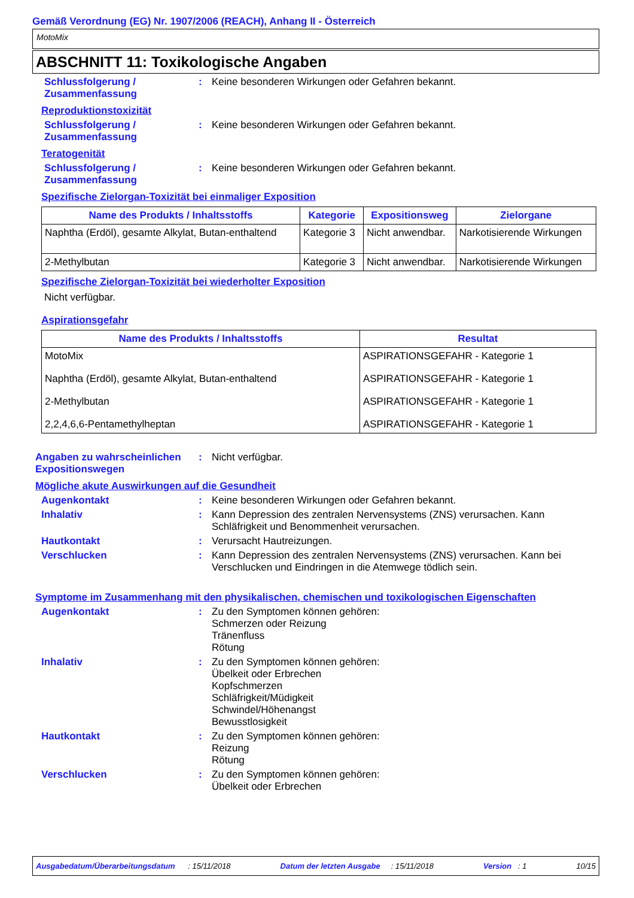Gemäß Verordnung (EG) Nr. 1907/2006 (REACH), Anhang II - Österreich
MotoMix
ABSCHNITT 11: Toxikologische Angaben
Schlussfolgerung / Zusammenfassung
: Keine besonderen Wirkungen oder Gefahren bekannt.
Reproduktionstoxizität
Schlussfolgerung / Zusammenfassung
: Keine besonderen Wirkungen oder Gefahren bekannt.
Teratogenität
Schlussfolgerung / Zusammenfassung
: Keine besonderen Wirkungen oder Gefahren bekannt.
Spezifische Zielorgan-Toxizität bei einmaliger Exposition
| Name des Produkts / Inhaltsstoffs | Kategorie | Expositionsweg | Zielorgane |
| --- | --- | --- | --- |
| Naphtha (Erdöl), gesamte Alkylat, Butan-enthaltend | Kategorie 3 | Nicht anwendbar. | Narkotisierende Wirkungen |
| 2-Methylbutan | Kategorie 3 | Nicht anwendbar. | Narkotisierende Wirkungen |
Spezifische Zielorgan-Toxizität bei wiederholter Exposition
Nicht verfügbar.
Aspirationsgefahr
| Name des Produkts / Inhaltsstoffs | Resultat |
| --- | --- |
| MotoMix | ASPIRATIONSGEFAHR - Kategorie 1 |
| Naphtha (Erdöl), gesamte Alkylat, Butan-enthaltend | ASPIRATIONSGEFAHR - Kategorie 1 |
| 2-Methylbutan | ASPIRATIONSGEFAHR - Kategorie 1 |
| 2,2,4,6,6-Pentamethylheptan | ASPIRATIONSGEFAHR - Kategorie 1 |
Angaben zu wahrscheinlichen Expositionswegen
: Nicht verfügbar.
Mögliche akute Auswirkungen auf die Gesundheit
Augenkontakt : Keine besonderen Wirkungen oder Gefahren bekannt.
Inhalativ : Kann Depression des zentralen Nervensystems (ZNS) verursachen. Kann Schläfrigkeit und Benommenheit verursachen.
Hautkontakt : Verursacht Hautreizungen.
Verschlucken : Kann Depression des zentralen Nervensystems (ZNS) verursachen. Kann bei Verschlucken und Eindringen in die Atemwege tödlich sein.
Symptome im Zusammenhang mit den physikalischen, chemischen und toxikologischen Eigenschaften
Augenkontakt : Zu den Symptomen können gehören:
Schmerzen oder Reizung
Tränenfluss
Rötung
Inhalativ : Zu den Symptomen können gehören:
Übelkeit oder Erbrechen
Kopfschmerzen
Schläfrigkeit/Müdigkeit
Schwindel/Höhenangst
Bewusstlosigkeit
Hautkontakt : Zu den Symptomen können gehören:
Reizung
Rötung
Verschlucken : Zu den Symptomen können gehören:
Übelkeit oder Erbrechen
Ausgabedatum/Überarbeitungsdatum : 15/11/2018 Datum der letzten Ausgabe : 15/11/2018 Version : 1 10/15